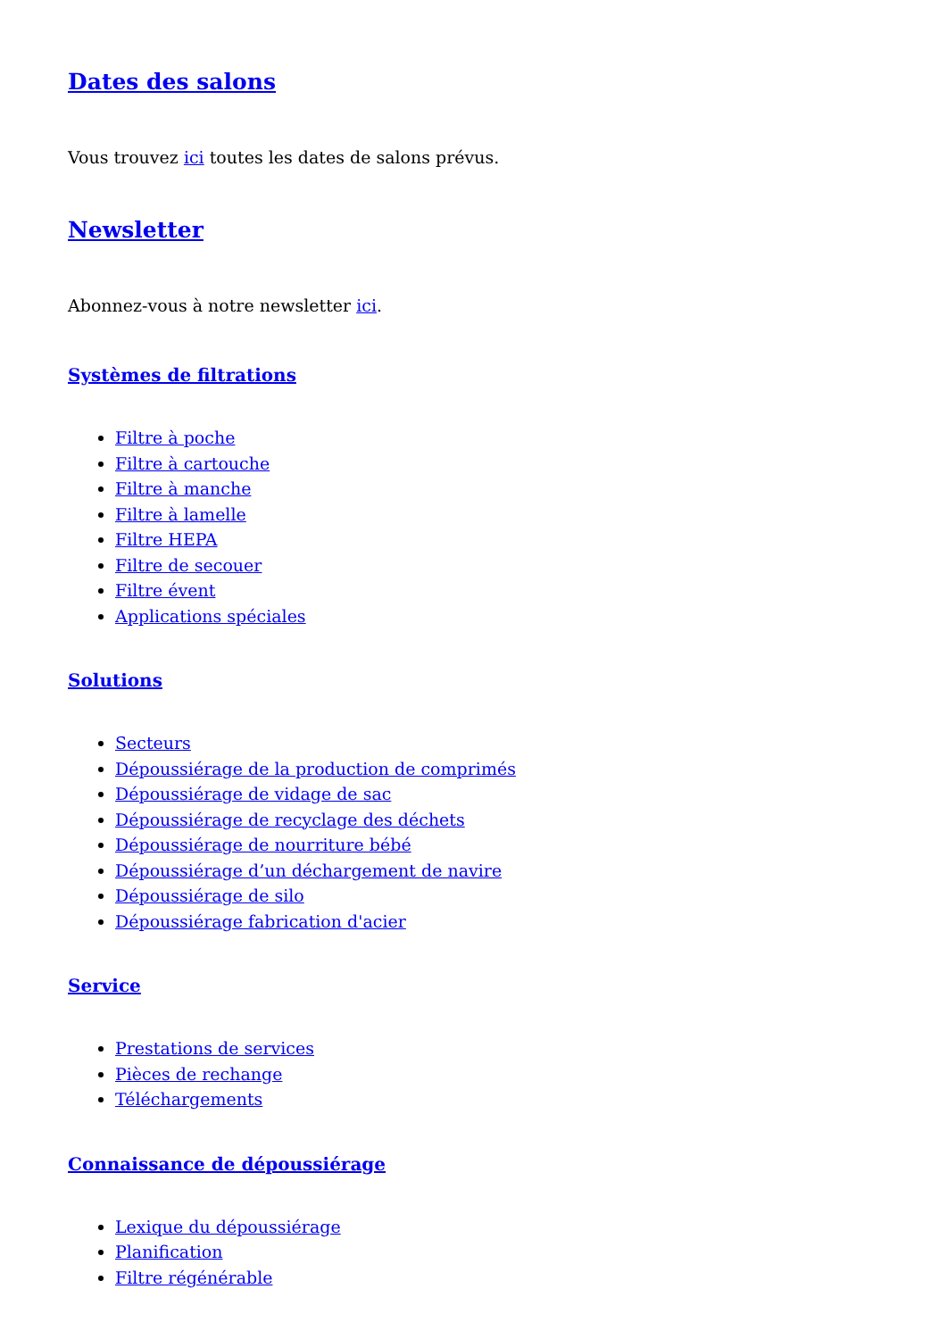Dates des salons
Vous trouvez ici toutes les dates de salons prévus.
Newsletter
Abonnez-vous à notre newsletter ici.
Systèmes de filtrations
Filtre à poche
Filtre à cartouche
Filtre à manche
Filtre à lamelle
Filtre HEPA
Filtre de secouer
Filtre évent
Applications spéciales
Solutions
Secteurs
Dépoussiérage de la production de comprimés
Dépoussiérage de vidage de sac
Dépoussiérage de recyclage des déchets
Dépoussiérage de nourriture bébé
Dépoussiérage d’un déchargement de navire
Dépoussiérage de silo
Dépoussiérage fabrication d'acier
Service
Prestations de services
Pièces de rechange
Téléchargements
Connaissance de dépoussiérage
Lexique du dépoussiérage
Planification
Filtre régénérable